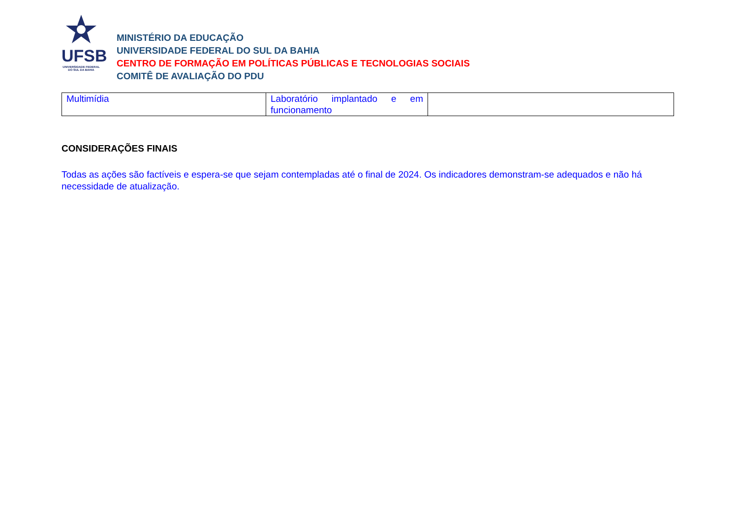UFSB
UNIVERSIDADE FEDERAL DO SUL DA BAHIA
MINISTÉRIO DA EDUCAÇÃO
UNIVERSIDADE FEDERAL DO SUL DA BAHIA
CENTRO DE FORMAÇÃO EM POLÍTICAS PÚBLICAS E TECNOLOGIAS SOCIAIS
COMITÊ DE AVALIAÇÃO DO PDU
| Multimídia | Laboratório implantado e em funcionamento | |
CONSIDERAÇÕES FINAIS
Todas as ações são factíveis e espera-se que sejam contempladas até o final de 2024. Os indicadores demonstram-se adequados e não há necessidade de atualização.